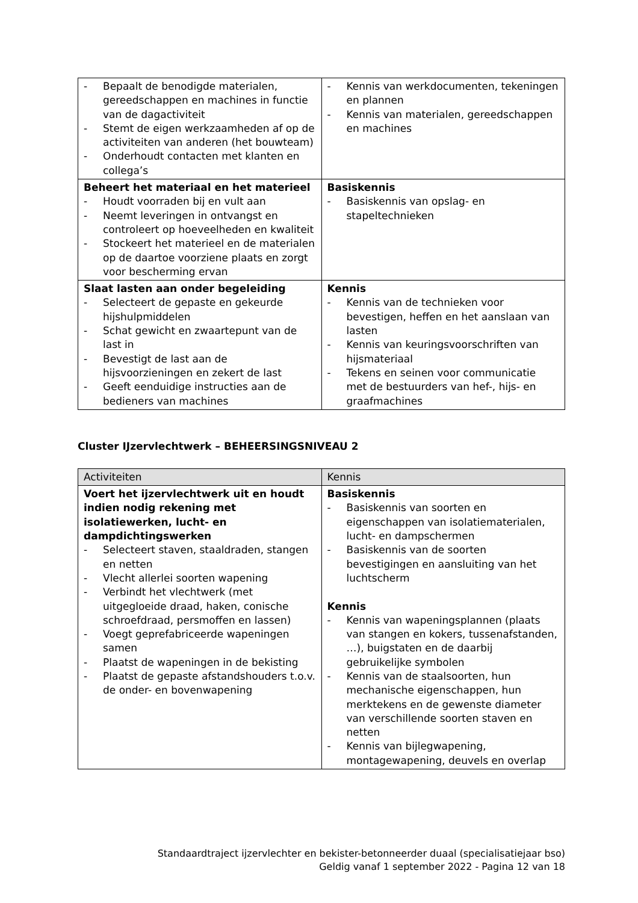| - Bepaalt de benodigde materialen, gereedschappen en machines in functie van de dagactiviteit - Stemt de eigen werkzaamheden af op de activiteiten van anderen (het bouwteam) - Onderhoudt contacten met klanten en collega’s | - Kennis van werkdocumenten, tekeningen en plannen - Kennis van materialen, gereedschappen en machines |
| Beheert het materiaal en het materieel - Houdt voorraden bij en vult aan - Neemt leveringen in ontvangst en controleert op hoeveelheden en kwaliteit - Stockeert het materieel en de materialen op de daartoe voorziene plaats en zorgt voor bescherming ervan | Basiskennis - Basiskennis van opslag- en stapeltechnieken |
| Slaat lasten aan onder begeleiding - Selecteert de gepaste en gekeurde hijshulpmiddelen - Schat gewicht en zwaartepunt van de last in - Bevestigt de last aan de hijsvoorzieningen en zekert de last - Geeft eenduidige instructies aan de bedieners van machines | Kennis - Kennis van de technieken voor bevestigen, heffen en het aanslaan van lasten - Kennis van keuringsvoorschriften van hijsmateriaal - Tekens en seinen voor communicatie met de bestuurders van hef-, hijs- en graafmachines |
Cluster IJzervlechtwerk – BEHEERSINGSNIVEAU 2
| Activiteiten | Kennis |
| --- | --- |
| Voert het ijzervlechtwerk uit en houdt indien nodig rekening met isolatiewerken, lucht- en dampdichtingswerken - Selecteert staven, staaldraden, stangen en netten - Vlecht allerlei soorten wapening - Verbindt het vlechtwerk (met uitgegloeide draad, haken, conische schroefdraad, persmoffen en lassen) - Voegt geprefabriceerde wapeningen samen - Plaatst de wapeningen in de bekisting - Plaatst de gepaste afstandshouders t.o.v. de onder- en bovenwapening | Basiskennis - Basiskennis van soorten en eigenschappen van isolatiematerialen, lucht- en dampschermen - Basiskennis van de soorten bevestigingen en aansluiting van het luchtscherm Kennis - Kennis van wapeningsplannen (plaats van stangen en kokers, tussenafstanden, …), buigstaten en de daarbij gebruikelijke symbolen - Kennis van de staalsoorten, hun mechanische eigenschappen, hun merktekens en de gewenste diameter van verschillende soorten staven en netten - Kennis van bijlegwapening, montagewapening, deuvels en overlap |
Standaardtraject ijzervlechter en bekister-betonneerder duaal (specialisatiejaar bso)
Geldig vanaf 1 september 2022 - Pagina 12 van 18